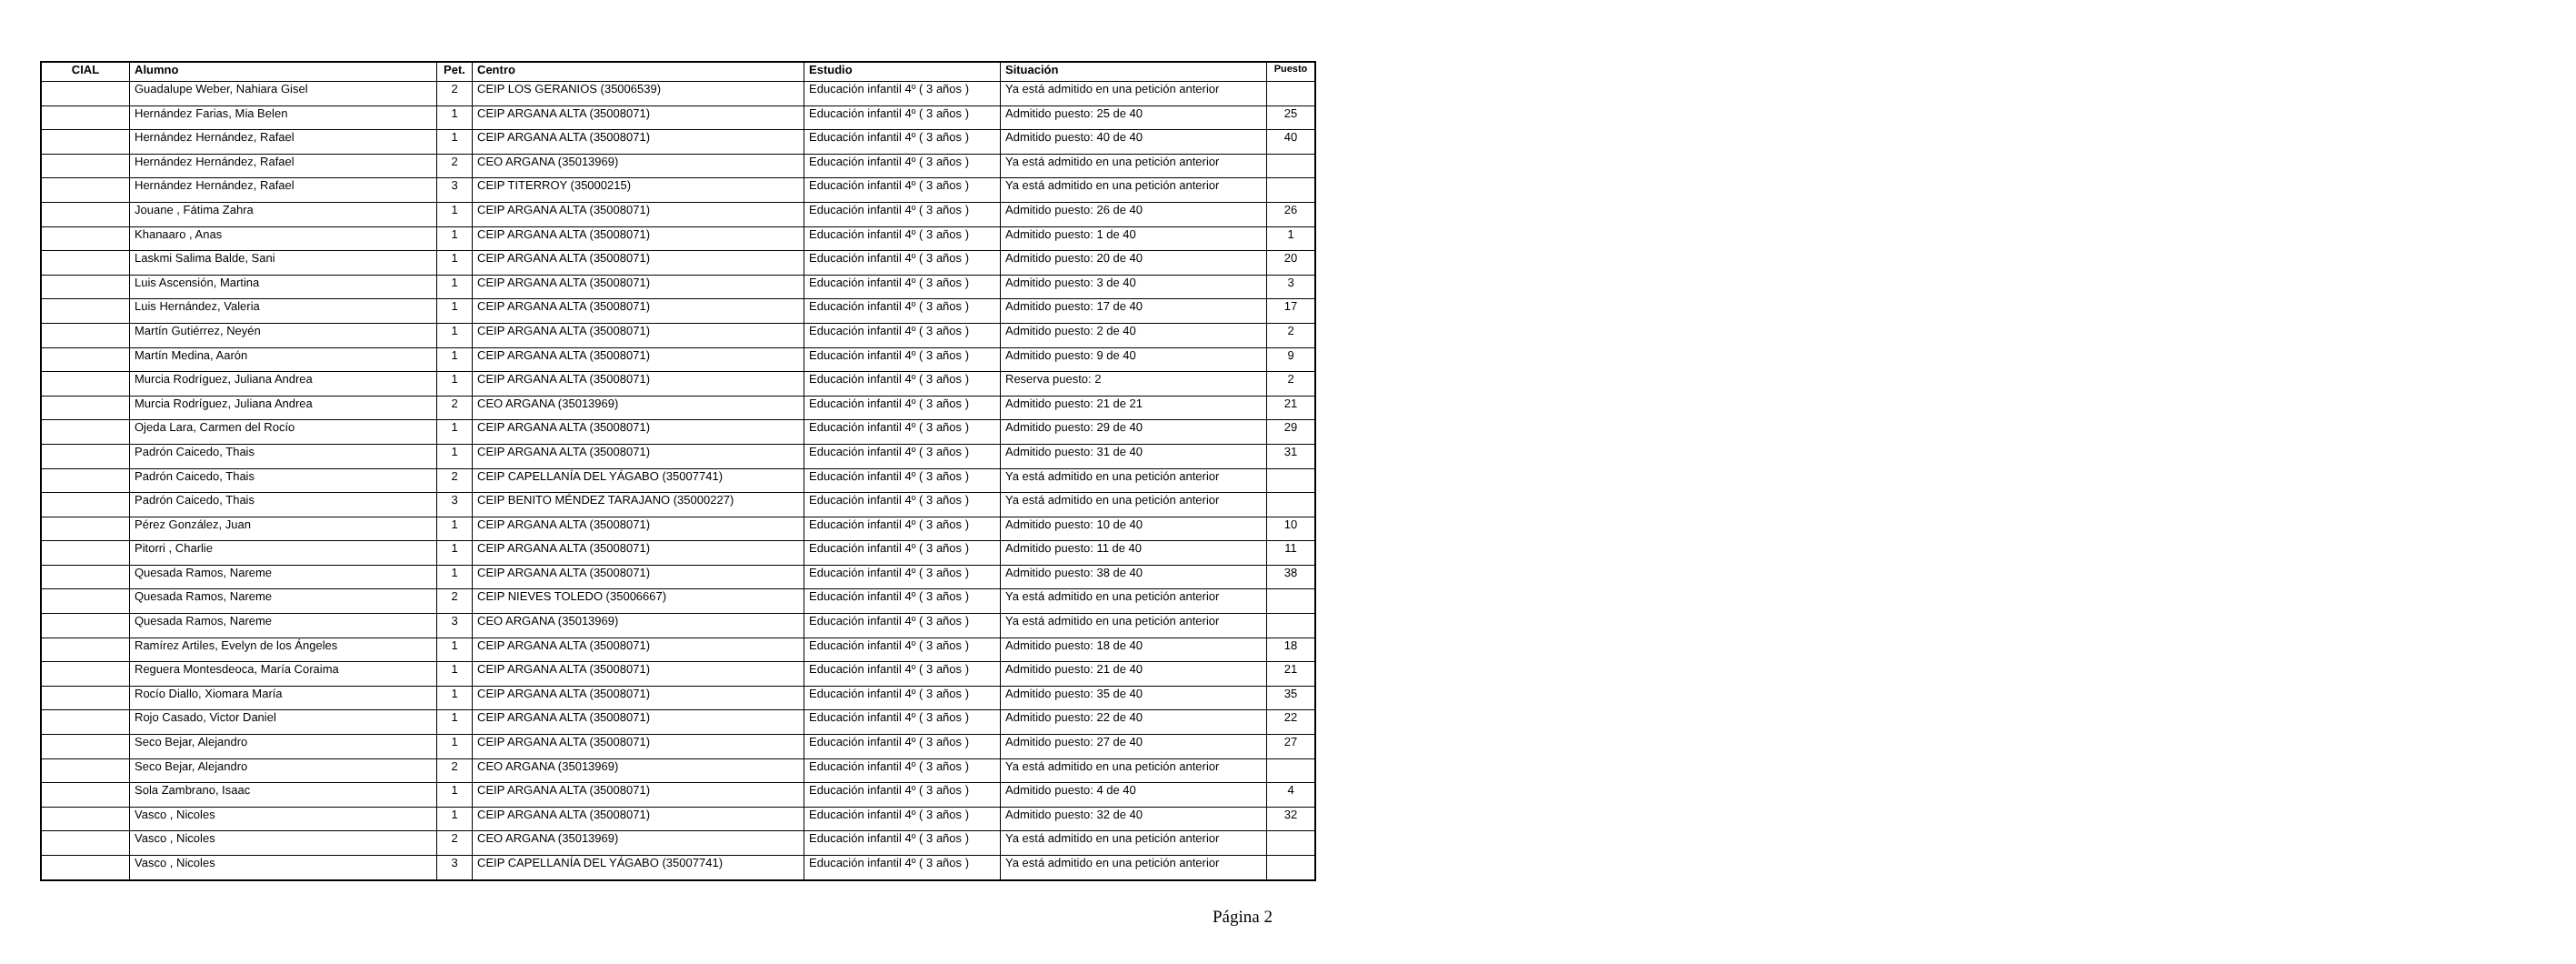| CIAL | Alumno | Pet. | Centro | Estudio | Situación | Puesto |
| --- | --- | --- | --- | --- | --- | --- |
| | Guadalupe Weber, Nahiara Gisel | 2 | CEIP LOS GERANIOS (35006539) | Educación infantil 4º ( 3 años ) | Ya está admitido en una petición anterior | |
| | Hernández Farias, Mia Belen | 1 | CEIP ARGANA ALTA (35008071) | Educación infantil 4º ( 3 años ) | Admitido puesto: 25 de 40 | 25 |
| | Hernández Hernández, Rafael | 1 | CEIP ARGANA ALTA (35008071) | Educación infantil 4º ( 3 años ) | Admitido puesto: 40 de 40 | 40 |
| | Hernández Hernández, Rafael | 2 | CEO ARGANA (35013969) | Educación infantil 4º ( 3 años ) | Ya está admitido en una petición anterior | |
| | Hernández Hernández, Rafael | 3 | CEIP TITERROY (35000215) | Educación infantil 4º ( 3 años ) | Ya está admitido en una petición anterior | |
| | Jouane , Fátima Zahra | 1 | CEIP ARGANA ALTA (35008071) | Educación infantil 4º ( 3 años ) | Admitido puesto: 26 de 40 | 26 |
| | Khanaaro , Anas | 1 | CEIP ARGANA ALTA (35008071) | Educación infantil 4º ( 3 años ) | Admitido puesto: 1 de 40 | 1 |
| | Laskmi Salima Balde, Sani | 1 | CEIP ARGANA ALTA (35008071) | Educación infantil 4º ( 3 años ) | Admitido puesto: 20 de 40 | 20 |
| | Luis Ascensión, Martina | 1 | CEIP ARGANA ALTA (35008071) | Educación infantil 4º ( 3 años ) | Admitido puesto: 3 de 40 | 3 |
| | Luis Hernández, Valeria | 1 | CEIP ARGANA ALTA (35008071) | Educación infantil 4º ( 3 años ) | Admitido puesto: 17 de 40 | 17 |
| | Martín Gutiérrez, Neyén | 1 | CEIP ARGANA ALTA (35008071) | Educación infantil 4º ( 3 años ) | Admitido puesto: 2 de 40 | 2 |
| | Martín Medina, Aarón | 1 | CEIP ARGANA ALTA (35008071) | Educación infantil 4º ( 3 años ) | Admitido puesto: 9 de 40 | 9 |
| | Murcia Rodríguez, Juliana Andrea | 1 | CEIP ARGANA ALTA (35008071) | Educación infantil 4º ( 3 años ) | Reserva puesto: 2 | 2 |
| | Murcia Rodríguez, Juliana Andrea | 2 | CEO ARGANA (35013969) | Educación infantil 4º ( 3 años ) | Admitido puesto: 21 de 21 | 21 |
| | Ojeda Lara, Carmen del Rocío | 1 | CEIP ARGANA ALTA (35008071) | Educación infantil 4º ( 3 años ) | Admitido puesto: 29 de 40 | 29 |
| | Padrón Caicedo, Thais | 1 | CEIP ARGANA ALTA (35008071) | Educación infantil 4º ( 3 años ) | Admitido puesto: 31 de 40 | 31 |
| | Padrón Caicedo, Thais | 2 | CEIP CAPELLANÍA DEL YÁGABO (35007741) | Educación infantil 4º ( 3 años ) | Ya está admitido en una petición anterior | |
| | Padrón Caicedo, Thais | 3 | CEIP BENITO MÉNDEZ TARAJANO (35000227) | Educación infantil 4º ( 3 años ) | Ya está admitido en una petición anterior | |
| | Pérez González, Juan | 1 | CEIP ARGANA ALTA (35008071) | Educación infantil 4º ( 3 años ) | Admitido puesto: 10 de 40 | 10 |
| | Pitorri , Charlie | 1 | CEIP ARGANA ALTA (35008071) | Educación infantil 4º ( 3 años ) | Admitido puesto: 11 de 40 | 11 |
| | Quesada Ramos, Nareme | 1 | CEIP ARGANA ALTA (35008071) | Educación infantil 4º ( 3 años ) | Admitido puesto: 38 de 40 | 38 |
| | Quesada Ramos, Nareme | 2 | CEIP NIEVES TOLEDO (35006667) | Educación infantil 4º ( 3 años ) | Ya está admitido en una petición anterior | |
| | Quesada Ramos, Nareme | 3 | CEO ARGANA (35013969) | Educación infantil 4º ( 3 años ) | Ya está admitido en una petición anterior | |
| | Ramírez Artiles, Evelyn de los Ángeles | 1 | CEIP ARGANA ALTA (35008071) | Educación infantil 4º ( 3 años ) | Admitido puesto: 18 de 40 | 18 |
| | Reguera Montesdeoca, María Coraima | 1 | CEIP ARGANA ALTA (35008071) | Educación infantil 4º ( 3 años ) | Admitido puesto: 21 de 40 | 21 |
| | Rocío Diallo, Xiomara María | 1 | CEIP ARGANA ALTA (35008071) | Educación infantil 4º ( 3 años ) | Admitido puesto: 35 de 40 | 35 |
| | Rojo Casado, Victor Daniel | 1 | CEIP ARGANA ALTA (35008071) | Educación infantil 4º ( 3 años ) | Admitido puesto: 22 de 40 | 22 |
| | Seco Bejar, Alejandro | 1 | CEIP ARGANA ALTA (35008071) | Educación infantil 4º ( 3 años ) | Admitido puesto: 27 de 40 | 27 |
| | Seco Bejar, Alejandro | 2 | CEO ARGANA (35013969) | Educación infantil 4º ( 3 años ) | Ya está admitido en una petición anterior | |
| | Sola Zambrano, Isaac | 1 | CEIP ARGANA ALTA (35008071) | Educación infantil 4º ( 3 años ) | Admitido puesto: 4 de 40 | 4 |
| | Vasco , Nicoles | 1 | CEIP ARGANA ALTA (35008071) | Educación infantil 4º ( 3 años ) | Admitido puesto: 32 de 40 | 32 |
| | Vasco , Nicoles | 2 | CEO ARGANA (35013969) | Educación infantil 4º ( 3 años ) | Ya está admitido en una petición anterior | |
| | Vasco , Nicoles | 3 | CEIP CAPELLANÍA DEL YÁGABO (35007741) | Educación infantil 4º ( 3 años ) | Ya está admitido en una petición anterior | |
Página 2